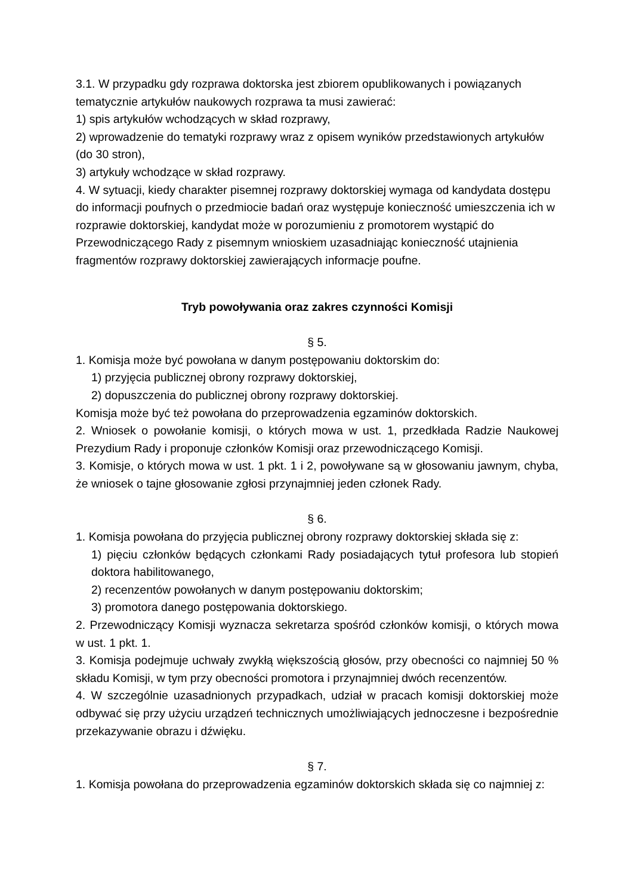3.1. W przypadku gdy rozprawa doktorska jest zbiorem opublikowanych i powiązanych tematycznie artykułów naukowych rozprawa ta musi zawierać:
1) spis artykułów wchodzących w skład rozprawy,
2) wprowadzenie do tematyki rozprawy wraz z opisem wyników przedstawionych artykułów (do 30 stron),
3) artykuły wchodzące w skład rozprawy.
4. W sytuacji, kiedy charakter pisemnej rozprawy doktorskiej wymaga od kandydata dostępu do informacji poufnych o przedmiocie badań oraz występuje konieczność umieszczenia ich w rozprawie doktorskiej, kandydat może w porozumieniu z promotorem wystąpić do Przewodniczącego Rady z pisemnym wnioskiem uzasadniając konieczność utajnienia fragmentów rozprawy doktorskiej zawierających informacje poufne.
Tryb powoływania oraz zakres czynności Komisji
§ 5.
1. Komisja może być powołana w danym postępowaniu doktorskim do:
1) przyjęcia publicznej obrony rozprawy doktorskiej,
2) dopuszczenia do publicznej obrony rozprawy doktorskiej.
Komisja może być też powołana do przeprowadzenia egzaminów doktorskich.
2. Wniosek o powołanie komisji, o których mowa w ust. 1, przedkłada Radzie Naukowej Prezydium Rady i proponuje członków Komisji oraz przewodniczącego Komisji.
3. Komisje, o których mowa w ust. 1 pkt. 1 i 2, powoływane są w głosowaniu jawnym, chyba, że wniosek o tajne głosowanie zgłosi przynajmniej jeden członek Rady.
§ 6.
1. Komisja powołana do przyjęcia publicznej obrony rozprawy doktorskiej składa się z:
1) pięciu członków będących członkami Rady posiadających tytuł profesora lub stopień doktora habilitowanego,
2) recenzentów powołanych w danym postępowaniu doktorskim;
3) promotora danego postępowania doktorskiego.
2. Przewodniczący Komisji wyznacza sekretarza spośród członków komisji, o których mowa w ust. 1 pkt. 1.
3. Komisja podejmuje uchwały zwykłą większością głosów, przy obecności co najmniej 50 % składu Komisji, w tym przy obecności promotora i przynajmniej dwóch recenzentów.
4. W szczególnie uzasadnionych przypadkach, udział w pracach komisji doktorskiej może odbywać się przy użyciu urządzeń technicznych umożliwiających jednoczesne i bezpośrednie przekazywanie obrazu i dźwięku.
§ 7.
1. Komisja powołana do przeprowadzenia egzaminów doktorskich składa się co najmniej z: